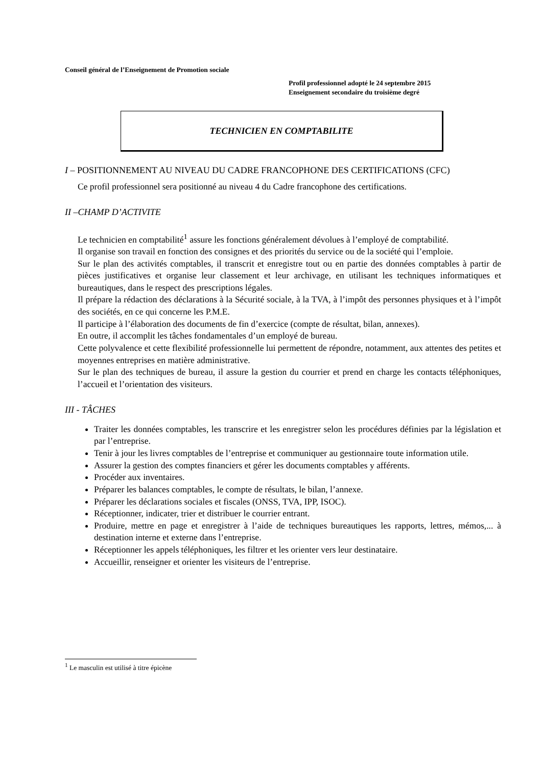Conseil général de l’Enseignement de Promotion sociale
Profil professionnel adopté le 24 septembre 2015
Enseignement secondaire du troisième degré
TECHNICIEN EN COMPTABILITE
I – POSITIONNEMENT AU NIVEAU DU CADRE FRANCOPHONE DES CERTIFICATIONS (CFC)
Ce profil professionnel sera positionné au niveau 4 du Cadre francophone des certifications.
II –CHAMP D’ACTIVITE
Le technicien en comptabilité<sup>1</sup> assure les fonctions généralement dévolues à l’employé de comptabilité.
Il organise son travail en fonction des consignes et des priorités du service ou de la société qui l’emploie.
Sur le plan des activités comptables, il transcrit et enregistre tout ou en partie des données comptables à partir de pièces justificatives et organise leur classement et leur archivage, en utilisant les techniques informatiques et bureautiques, dans le respect des prescriptions légales.
Il prépare la rédaction des déclarations à la Sécurité sociale, à la TVA, à l’impôt des personnes physiques et à l’impôt des sociétés, en ce qui concerne les P.M.E.
Il participe à l’élaboration des documents de fin d’exercice (compte de résultat, bilan, annexes).
En outre, il accomplit les tâches fondamentales d’un employé de bureau.
Cette polyvalence et cette flexibilité professionnelle lui permettent de répondre, notamment, aux attentes des petites et moyennes entreprises en matière administrative.
Sur le plan des techniques de bureau, il assure la gestion du courrier et prend en charge les contacts téléphoniques, l’accueil et l’orientation des visiteurs.
III - TÂCHES
Traiter les données comptables, les transcrire et les enregistrer selon les procédures définies par la législation et par l’entreprise.
Tenir à jour les livres comptables de l’entreprise et communiquer au gestionnaire toute information utile.
Assurer la gestion des comptes financiers et gérer les documents comptables y afférents.
Procéder aux inventaires.
Préparer les balances comptables, le compte de résultats, le bilan, l’annexe.
Préparer les déclarations sociales et fiscales (ONSS, TVA, IPP, ISOC).
Réceptionner, indicater, trier et distribuer le courrier entrant.
Produire, mettre en page et enregistrer à l’aide de techniques bureautiques les rapports, lettres, mémos,... à destination interne et externe dans l’entreprise.
Réceptionner les appels téléphoniques, les filtrer et les orienter vers leur destinataire.
Accueillir, renseigner et orienter les visiteurs de l’entreprise.
<sup>1</sup> Le masculin est utilisé à titre épicène